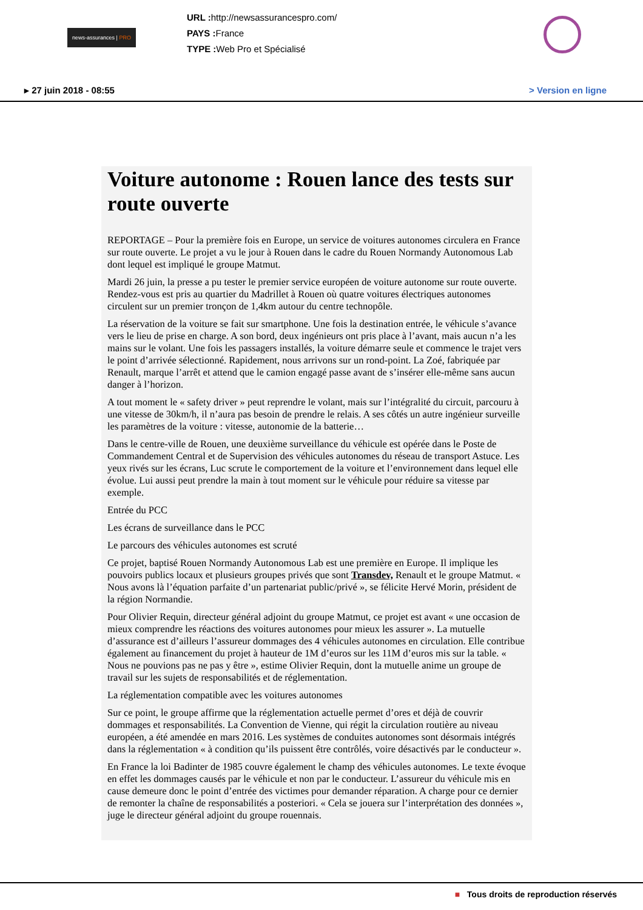news-assurances | PRO
URL : http://newsassurancespro.com/
PAYS : France
TYPE : Web Pro et Spécialisé
▸ 27 juin 2018 - 08:55 > Version en ligne
Voiture autonome : Rouen lance des tests sur route ouverte
REPORTAGE – Pour la première fois en Europe, un service de voitures autonomes circulera en France sur route ouverte. Le projet a vu le jour à Rouen dans le cadre du Rouen Normandy Autonomous Lab dont lequel est impliqué le groupe Matmut.
Mardi 26 juin, la presse a pu tester le premier service européen de voiture autonome sur route ouverte. Rendez-vous est pris au quartier du Madrillet à Rouen où quatre voitures électriques autonomes circulent sur un premier tronçon de 1,4km autour du centre technopôle.
La réservation de la voiture se fait sur smartphone. Une fois la destination entrée, le véhicule s’avance vers le lieu de prise en charge. A son bord, deux ingénieurs ont pris place à l’avant, mais aucun n’a les mains sur le volant. Une fois les passagers installés, la voiture démarre seule et commence le trajet vers le point d’arrivée sélectionné. Rapidement, nous arrivons sur un rond-point. La Zoé, fabriquée par Renault, marque l’arrêt et attend que le camion engagé passe avant de s’insérer elle-même sans aucun danger à l’horizon.
A tout moment le « safety driver » peut reprendre le volant, mais sur l’intégralité du circuit, parcouru à une vitesse de 30km/h, il n’aura pas besoin de prendre le relais. A ses côtés un autre ingénieur surveille les paramètres de la voiture : vitesse, autonomie de la batterie…
Dans le centre-ville de Rouen, une deuxième surveillance du véhicule est opérée dans le Poste de Commandement Central et de Supervision des véhicules autonomes du réseau de transport Astuce. Les yeux rivés sur les écrans, Luc scrute le comportement de la voiture et l’environnement dans lequel elle évolue. Lui aussi peut prendre la main à tout moment sur le véhicule pour réduire sa vitesse par exemple.
Entrée du PCC
Les écrans de surveillance dans le PCC
Le parcours des véhicules autonomes est scruté
Ce projet, baptisé Rouen Normandy Autonomous Lab est une première en Europe. Il implique les pouvoirs publics locaux et plusieurs groupes privés que sont Transdev, Renault et le groupe Matmut. « Nous avons là l’équation parfaite d’un partenariat public/privé », se félicite Hervé Morin, président de la région Normandie.
Pour Olivier Requin, directeur général adjoint du groupe Matmut, ce projet est avant « une occasion de mieux comprendre les réactions des voitures autonomes pour mieux les assurer ». La mutuelle d’assurance est d’ailleurs l’assureur dommages des 4 véhicules autonomes en circulation. Elle contribue également au financement du projet à hauteur de 1M d’euros sur les 11M d’euros mis sur la table. « Nous ne pouvions pas ne pas y être », estime Olivier Requin, dont la mutuelle anime un groupe de travail sur les sujets de responsabilités et de réglementation.
La réglementation compatible avec les voitures autonomes
Sur ce point, le groupe affirme que la réglementation actuelle permet d’ores et déjà de couvrir dommages et responsabilités. La Convention de Vienne, qui régit la circulation routière au niveau européen, a été amendée en mars 2016. Les systèmes de conduites autonomes sont désormais intégrés dans la réglementation « à condition qu’ils puissent être contrôlés, voire désactivés par le conducteur ».
En France la loi Badinter de 1985 couvre également le champ des véhicules autonomes. Le texte évoque en effet les dommages causés par le véhicule et non par le conducteur. L’assureur du véhicule mis en cause demeure donc le point d’entrée des victimes pour demander réparation. A charge pour ce dernier de remonter la chaîne de responsabilités a posteriori. « Cela se jouera sur l’interprétation des données », juge le directeur général adjoint du groupe rouennais.
■ Tous droits de reproduction réservés